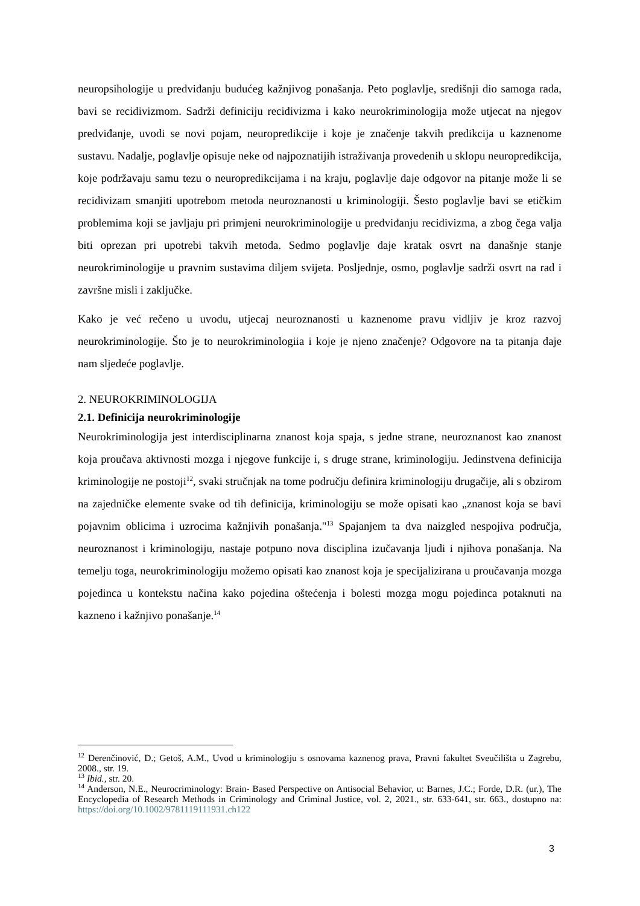neuropsihologije u predviđanju budućeg kažnjivog ponašanja. Peto poglavlje, središnji dio samoga rada, bavi se recidivizmom. Sadrži definiciju recidivizma i kako neurokriminologija može utjecat na njegov predviđanje, uvodi se novi pojam, neuropredikcije i koje je značenje takvih predikcija u kaznenome sustavu. Nadalje, poglavlje opisuje neke od najpoznatijih istraživanja provedenih u sklopu neuropredikcija, koje podržavaju samu tezu o neuropredikcijama i na kraju, poglavlje daje odgovor na pitanje može li se recidivizam smanjiti upotrebom metoda neuroznanosti u kriminologiji. Šesto poglavlje bavi se etičkim problemima koji se javljaju pri primjeni neurokriminologije u predviđanju recidivizma, a zbog čega valja biti oprezan pri upotrebi takvih metoda. Sedmo poglavlje daje kratak osvrt na današnje stanje neurokriminologije u pravnim sustavima diljem svijeta. Posljednje, osmo, poglavlje sadrži osvrt na rad i završne misli i zaključke.
Kako je već rečeno u uvodu, utjecaj neuroznanosti u kaznenome pravu vidljiv je kroz razvoj neurokriminologije. Što je to neurokriminologiia i koje je njeno značenje? Odgovore na ta pitanja daje nam sljedeće poglavlje.
2. NEUROKRIMINOLOGIJA
2.1. Definicija neurokriminologije
Neurokriminologija jest interdisciplinarna znanost koja spaja, s jedne strane, neuroznanost kao znanost koja proučava aktivnosti mozga i njegove funkcije i, s druge strane, kriminologiju. Jedinstvena definicija kriminologije ne postoji<sup>12</sup>, svaki stručnjak na tome području definira kriminologiju drugačije, ali s obzirom na zajedničke elemente svake od tih definicija, kriminologiju se može opisati kao „znanost koja se bavi pojavnim oblicima i uzrocima kažnjivih ponašanja."<sup>13</sup> Spajanjem ta dva naizgled nespojiva područja, neuroznanost i kriminologiju, nastaje potpuno nova disciplina izučavanja ljudi i njihova ponašanja. Na temelju toga, neurokriminologiju možemo opisati kao znanost koja je specijalizirana u proučavanja mozga pojedinca u kontekstu načina kako pojedina oštećenja i bolesti mozga mogu pojedinca potaknuti na kazneno i kažnjivo ponašanje.<sup>14</sup>
<sup>12</sup> Derenčinović, D.; Getoš, A.M., Uvod u kriminologiju s osnovama kaznenog prava, Pravni fakultet Sveučilišta u Zagrebu, 2008., str. 19.
<sup>13</sup> Ibid., str. 20.
<sup>14</sup> Anderson, N.E., Neurocriminology: Brain- Based Perspective on Antisocial Behavior, u: Barnes, J.C.; Forde, D.R. (ur.), The Encyclopedia of Research Methods in Criminology and Criminal Justice, vol. 2, 2021., str. 633-641, str. 663., dostupno na: https://doi.org/10.1002/9781119111931.ch122
3